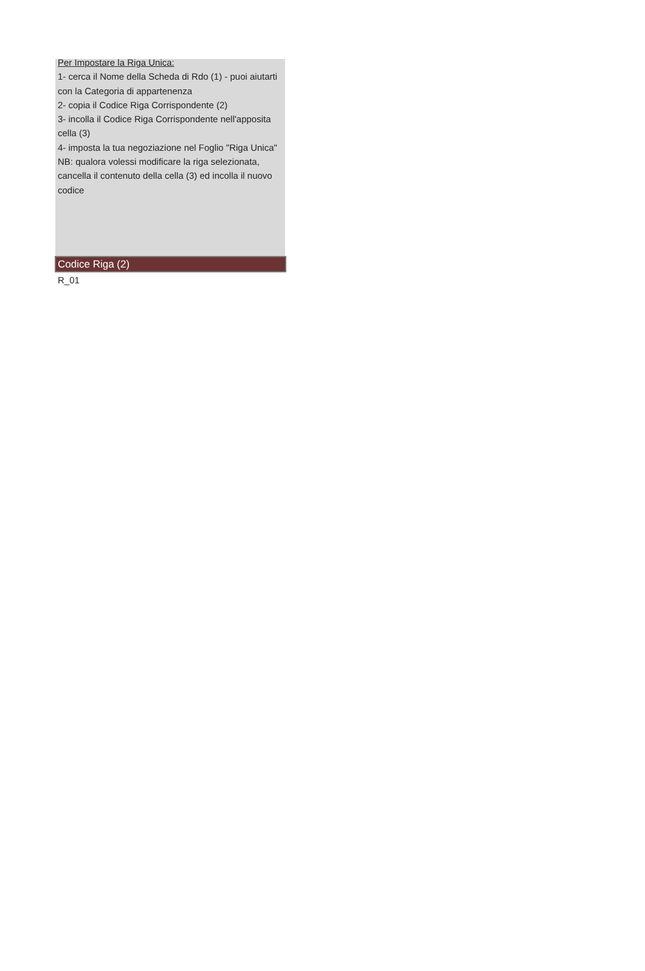Per Impostare la Riga Unica:
1- cerca il Nome della Scheda di Rdo (1) - puoi aiutarti con la Categoria di appartenenza
2- copia il Codice Riga Corrispondente (2)
3- incolla il Codice Riga Corrispondente nell'apposita cella (3)
4- imposta la tua negoziazione nel Foglio "Riga Unica"
NB: qualora volessi modificare la riga selezionata, cancella il contenuto della cella (3) ed incolla il nuovo codice
Codice Riga (2)
R_01